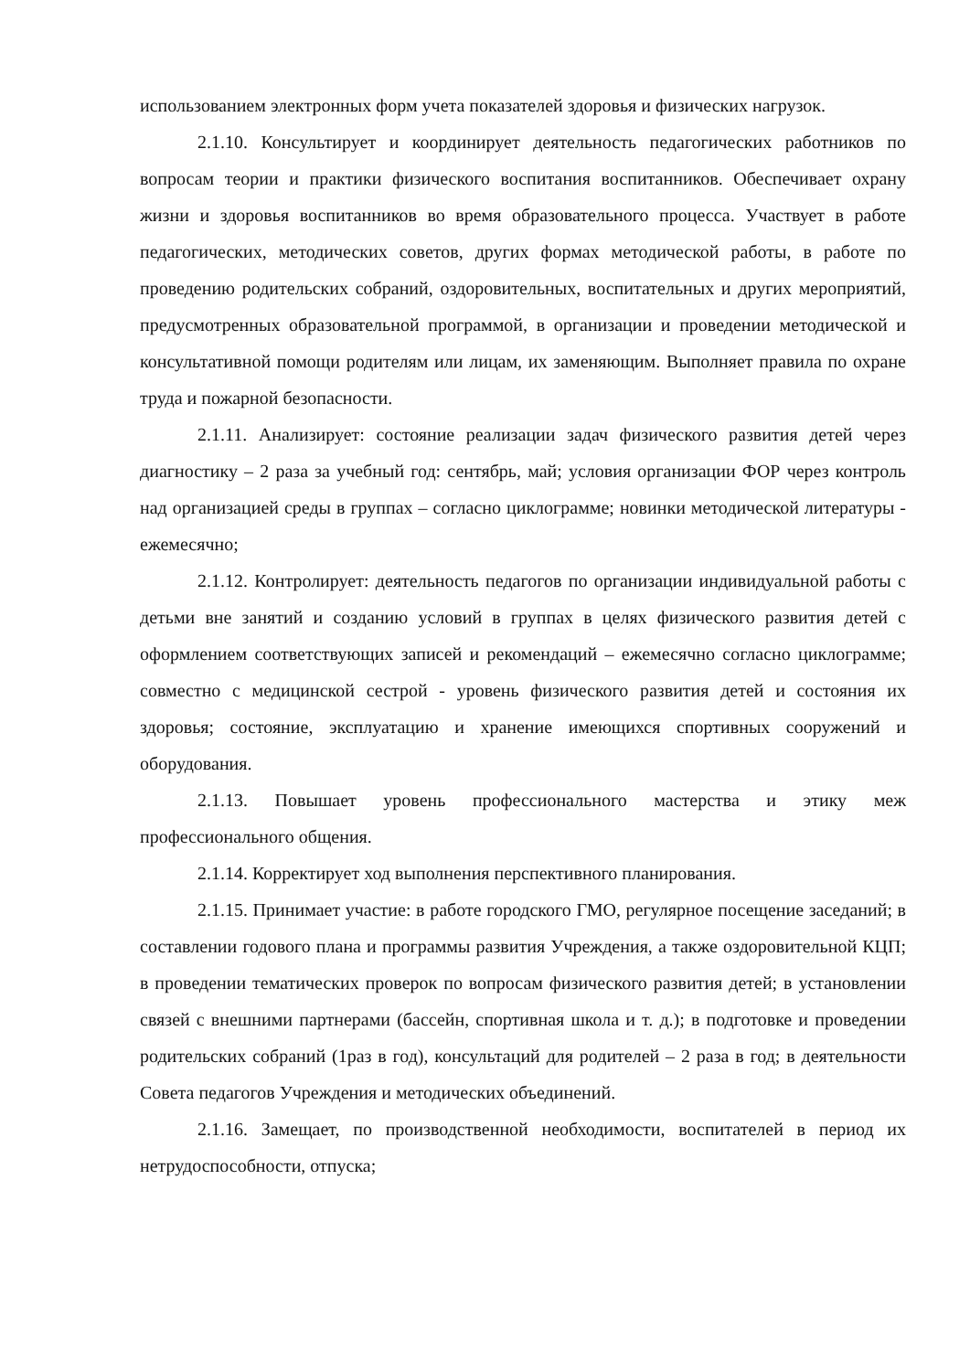использованием электронных форм учета показателей здоровья и физических нагрузок.
2.1.10. Консультирует и координирует деятельность педагогических работников по вопросам теории и практики физического воспитания воспитанников. Обеспечивает охрану жизни и здоровья воспитанников во время образовательного процесса. Участвует в работе педагогических, методических советов, других формах методической работы, в работе по проведению родительских собраний, оздоровительных, воспитательных и других мероприятий, предусмотренных образовательной программой, в организации и проведении методической и консультативной помощи родителям или лицам, их заменяющим. Выполняет правила по охране труда и пожарной безопасности.
2.1.11. Анализирует: состояние реализации задач физического развития детей через диагностику – 2 раза за учебный год: сентябрь, май; условия организации ФОР через контроль над организацией среды в группах – согласно циклограмме; новинки методической литературы - ежемесячно;
2.1.12. Контролирует: деятельность педагогов по организации индивидуальной работы с детьми вне занятий и созданию условий в группах в целях физического развития детей с оформлением соответствующих записей и рекомендаций – ежемесячно согласно циклограмме; совместно с медицинской сестрой - уровень физического развития детей и состояния их здоровья; состояние, эксплуатацию и хранение имеющихся спортивных сооружений и оборудования.
2.1.13. Повышает уровень профессионального мастерства и этику меж профессионального общения.
2.1.14. Корректирует ход выполнения перспективного планирования.
2.1.15. Принимает участие: в работе городского ГМО, регулярное посещение заседаний; в составлении годового плана и программы развития Учреждения, а также оздоровительной КЦП; в проведении тематических проверок по вопросам физического развития детей; в установлении связей с внешними партнерами (бассейн, спортивная школа и т. д.); в подготовке и проведении родительских собраний (1раз в год), консультаций для родителей – 2 раза в год; в деятельности Совета педагогов Учреждения и методических объединений.
2.1.16. Замещает, по производственной необходимости, воспитателей в период их нетрудоспособности, отпуска;